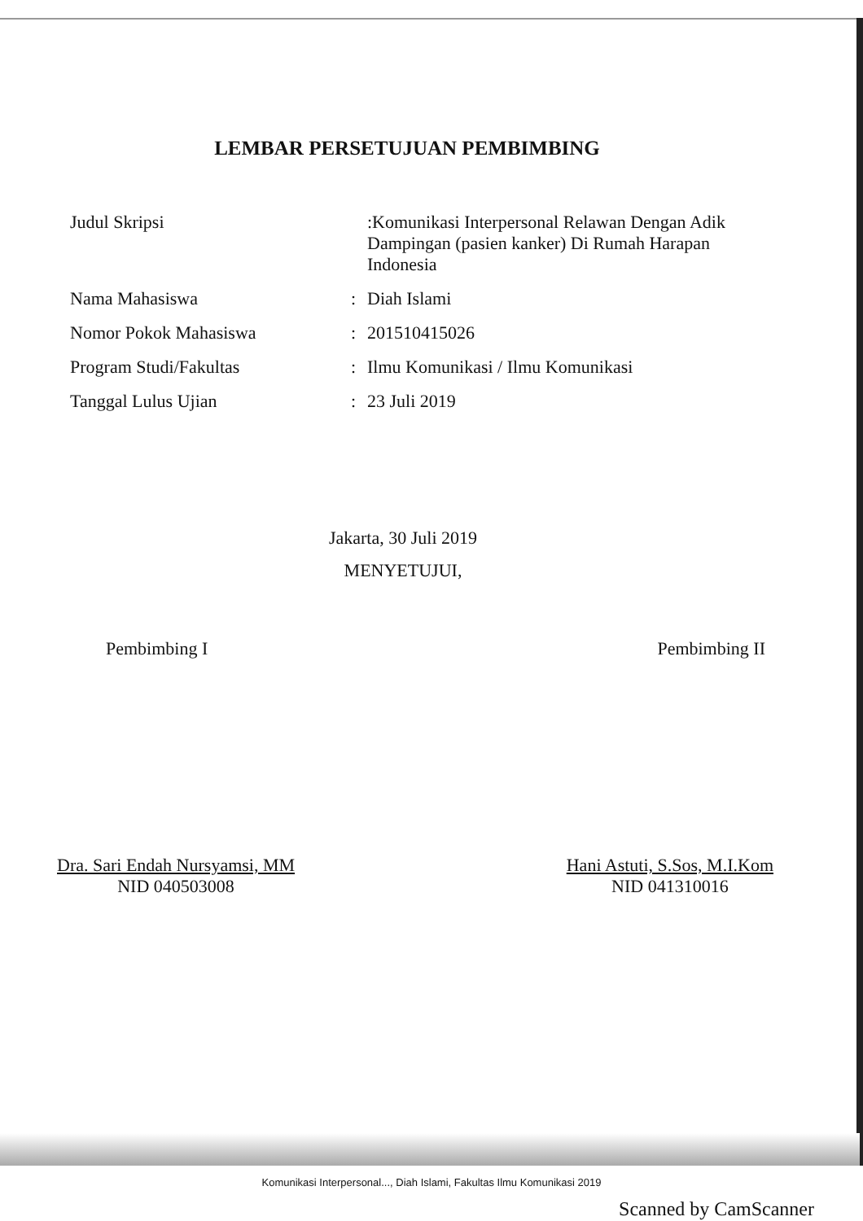LEMBAR PERSETUJUAN PEMBIMBING
| Judul Skripsi | | :Komunikasi Interpersonal Relawan Dengan Adik Dampingan (pasien kanker) Di Rumah Harapan Indonesia |
| Nama Mahasiswa | : | Diah Islami |
| Nomor Pokok Mahasiswa | : | 201510415026 |
| Program Studi/Fakultas | : | Ilmu Komunikasi / Ilmu Komunikasi |
| Tanggal Lulus Ujian | : | 23 Juli 2019 |
Jakarta, 30 Juli 2019
MENYETUJUI,
Pembimbing I Pembimbing II
Dra. Sari Endah Nursyamsi, MM
NID 040503008
Hani Astuti, S.Sos, M.I.Kom
NID 041310016
Komunikasi Interpersonal..., Diah Islami, Fakultas Ilmu Komunikasi 2019
Scanned by CamScanner